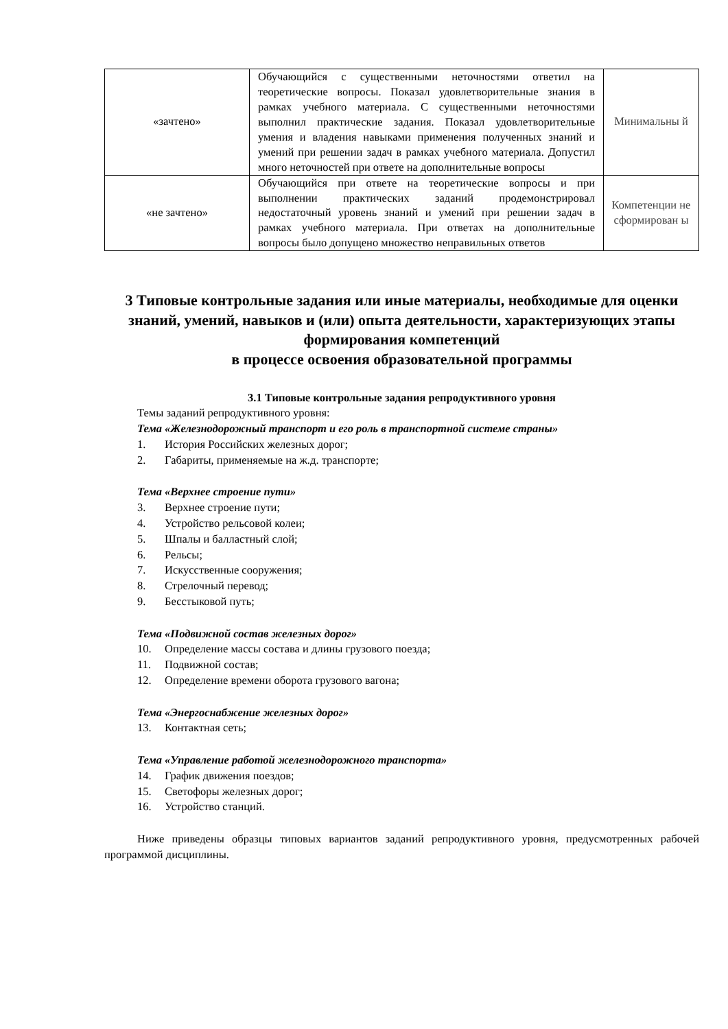| «зачтено» | Обучающийся с существенными неточностями ответил на теоретические вопросы. Показал удовлетворительные знания в рамках учебного материала. С существенными неточностями выполнил практические задания. Показал удовлетворительные умения и владения навыками применения полученных знаний и умений при решении задач в рамках учебного материала. Допустил много неточностей при ответе на дополнительные вопросы | Минимальны й |
| «не зачтено» | Обучающийся при ответе на теоретические вопросы и при выполнении практических заданий продемонстрировал недостаточный уровень знаний и умений при решении задач в рамках учебного материала. При ответах на дополнительные вопросы было допущено множество неправильных ответов | Компетенции не сформирован ы |
3 Типовые контрольные задания или иные материалы, необходимые для оценки знаний, умений, навыков и (или) опыта деятельности, характеризующих этапы формирования компетенций
в процессе освоения образовательной программы
3.1 Типовые контрольные задания репродуктивного уровня
Темы заданий репродуктивного уровня:
Тема «Железнодорожный транспорт и его роль в транспортной системе страны»
1. История Российских железных дорог;
2. Габариты, применяемые на ж.д. транспорте;
Тема «Верхнее строение пути»
3. Верхнее строение пути;
4. Устройство рельсовой колеи;
5. Шпалы и балластный слой;
6. Рельсы;
7. Искусственные сооружения;
8. Стрелочный перевод;
9. Бесстыковой путь;
Тема «Подвижной состав железных дорог»
10. Определение массы состава и длины грузового поезда;
11. Подвижной состав;
12. Определение времени оборота грузового вагона;
Тема «Энергоснабжение железных дорог»
13. Контактная сеть;
Тема «Управление работой железнодорожного транспорта»
14. График движения поездов;
15. Светофоры железных дорог;
16. Устройство станций.
Ниже приведены образцы типовых вариантов заданий репродуктивного уровня, предусмотренных рабочей программой дисциплины.